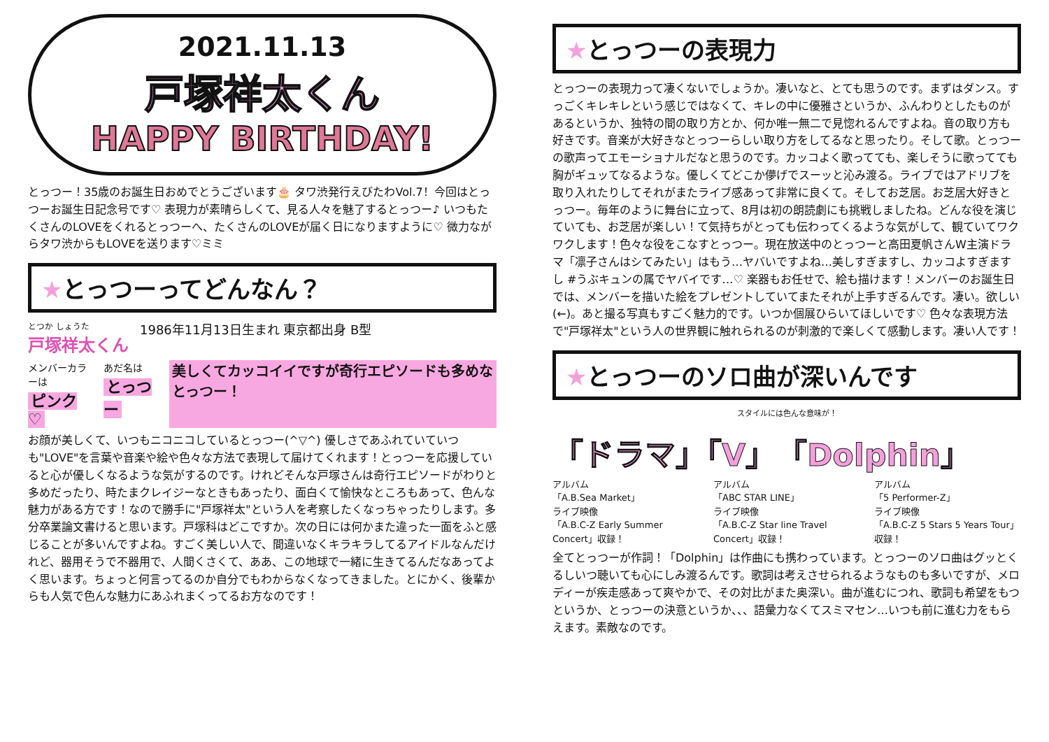2021.11.13
戸塚祥太くん
HAPPY BIRTHDAY!
とっつー！35歳のお誕生日おめでとうございます🎂 タワ渋発行えびたわVol.7！今回はとっつーお誕生日記念号です♡ 表現力が素晴らしくて、見る人々を魅了するとっつー♪ いつもたくさんのLOVEをくれるとっつーへ、たくさんのLOVEが届く日になりますように♡ 微力ながらタワ渋からもLOVEを送ります♡ミミ
★とっつーってどんなん？
とつか しょうた
戸塚祥太くん 1986年11月13日生まれ 東京都出身 B型
メンバーカラーは
ピンク♡ あだ名は
とっつー 美しくてカッコイイですが奇行エピソードも多めなとっつー！
お顔が美しくて、いつもニコニコしているとっつー(^▽^) 優しさであふれていていつも"LOVE"を言葉や音楽や絵や色々な方法で表現して届けてくれます！とっつーを応援していると心が優しくなるような気がするのです。けれどそんな戸塚さんは奇行エピソードがわりと多めだったり、時たまクレイジーなときもあったり、面白くて愉快なところもあって、色んな魅力がある方です！なので勝手に"戸塚祥太"という人を考察したくなっちゃったりします。多分卒業論文書けると思います。戸塚科はどこですか。次の日には何かまた違った一面をふと感じることが多いんですよね。すごく美しい人で、間違いなくキラキラしてるアイドルなんだけれど、器用そうで不器用で、人間くさくて、ああ、この地球で一緒に生きてるんだなあってよく思います。ちょっと何言ってるのか自分でもわからなくなってきました。とにかく、後輩からも人気で色んな魅力にあふれまくってるお方なのです！
★とっつーの表現力
とっつーの表現力って凄くないでしょうか。凄いなと、とても思うのです。まずはダンス。すっごくキレキレという感じではなくて、キレの中に優雅さというか、ふんわりとしたものがあるというか、独特の間の取り方とか、何か唯一無二で見惚れるんですよね。音の取り方も好きです。音楽が大好きなとっつーらしい取り方をしてるなと思ったり。そして歌。とっつーの歌声ってエモーショナルだなと思うのです。カッコよく歌ってても、楽しそうに歌ってても胸がギュッてなるような。優しくてどこか儚げでスーッと沁み渡る。ライブではアドリブを取り入れたりしてそれがまたライブ感あって非常に良くて。そしてお芝居。お芝居大好きとっつー。毎年のように舞台に立って、8月は初の朗読劇にも挑戦しましたね。どんな役を演じていても、お芝居が楽しい！て気持ちがとっても伝わってくるような気がして、観ていてワクワクします！色々な役をこなすとっつー。現在放送中のとっつーと高田夏帆さんW主演ドラマ「凛子さんはシてみたい」はもう…ヤバいですよね…美しすぎますし、カッコよすぎますし #うぶキュンの属でヤバイです…♡ 楽器もお任せで、絵も描けます！メンバーのお誕生日では、メンバーを描いた絵をプレゼントしていてまたそれが上手すぎるんです。凄い。欲しい(←)。あと撮る写真もすごく魅力的です。いつか個展ひらいてほしいです♡ 色々な表現方法で"戸塚祥太"という人の世界観に触れられるのが刺激的で楽しくて感動します。凄い人です！
★とっつーのソロ曲が深いんです
スタイルには色んな意味が！
「ドラマ」「V」「Dolphin」
アルバム
「A.B.Sea Market」
ライブ映像
「A.B.C-Z Early Summer Concert」収録！
アルバム
「ABC STAR LINE」
ライブ映像
「A.B.C-Z Star line Travel Concert」収録！
アルバム
「5 Performer-Z」
ライブ映像
「A.B.C-Z 5 Stars 5 Years Tour」収録！
全てとっつーが作詞！「Dolphin」は作曲にも携わっています。とっつーのソロ曲はグッとくるしいつ聴いても心にしみ渡るんです。歌詞は考えさせられるようなものも多いですが、メロディーが疾走感あって爽やかで、その対比がまた奥深い。曲が進むにつれ、歌詞も希望をもつというか、とっつーの決意というか、、、語彙力なくてスミマセン…いつも前に進む力をもらえます。素敵なのです。